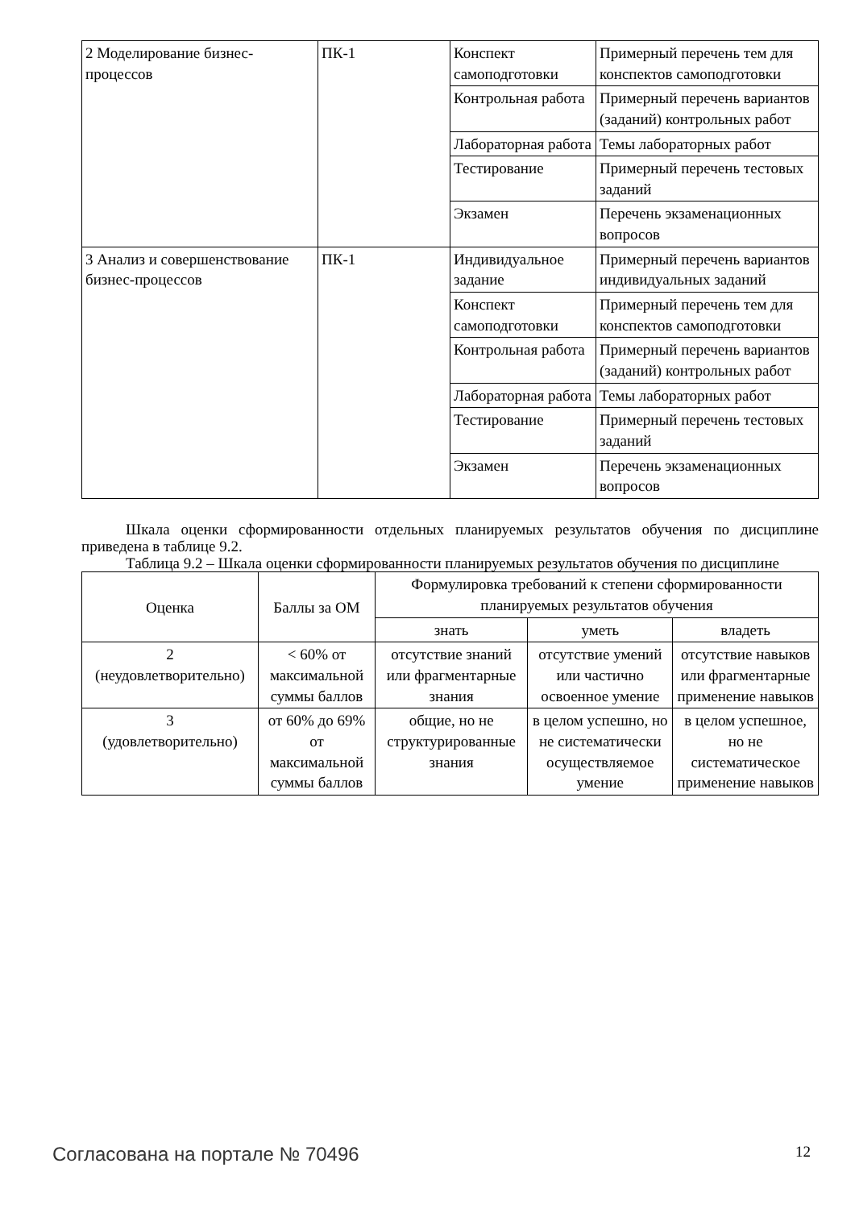| 2 Моделирование бизнес-процессов | ПК-1 | Конспект самоподготовки | Примерный перечень тем для конспектов самоподготовки |
| | | Контрольная работа | Примерный перечень вариантов (заданий) контрольных работ |
| | | Лабораторная работа | Темы лабораторных работ |
| | | Тестирование | Примерный перечень тестовых заданий |
| | | Экзамен | Перечень экзаменационных вопросов |
| 3 Анализ и совершенствование бизнес-процессов | ПК-1 | Индивидуальное задание | Примерный перечень вариантов индивидуальных заданий |
| | | Конспект самоподготовки | Примерный перечень тем для конспектов самоподготовки |
| | | Контрольная работа | Примерный перечень вариантов (заданий) контрольных работ |
| | | Лабораторная работа | Темы лабораторных работ |
| | | Тестирование | Примерный перечень тестовых заданий |
| | | Экзамен | Перечень экзаменационных вопросов |
Шкала оценки сформированности отдельных планируемых результатов обучения по дисциплине приведена в таблице 9.2.
Таблица 9.2 – Шкала оценки сформированности планируемых результатов обучения по дисциплине
| Оценка | Баллы за ОМ | Формулировка требований к степени сформированности планируемых результатов обучения | | |
| --- | --- | --- | --- | --- |
| | | знать | уметь | владеть |
| 2 (неудовлетворительно) | < 60% от максимальной суммы баллов | отсутствие знаний или фрагментарные знания | отсутствие умений или частично освоенное умение | отсутствие навыков или фрагментарные применение навыков |
| 3 (удовлетворительно) | от 60% до 69% от максимальной суммы баллов | общие, но не структурированные знания | в целом успешно, но не систематически осуществляемое умение | в целом успешное, но не систематическое применение навыков |
Согласована на портале № 70496 12